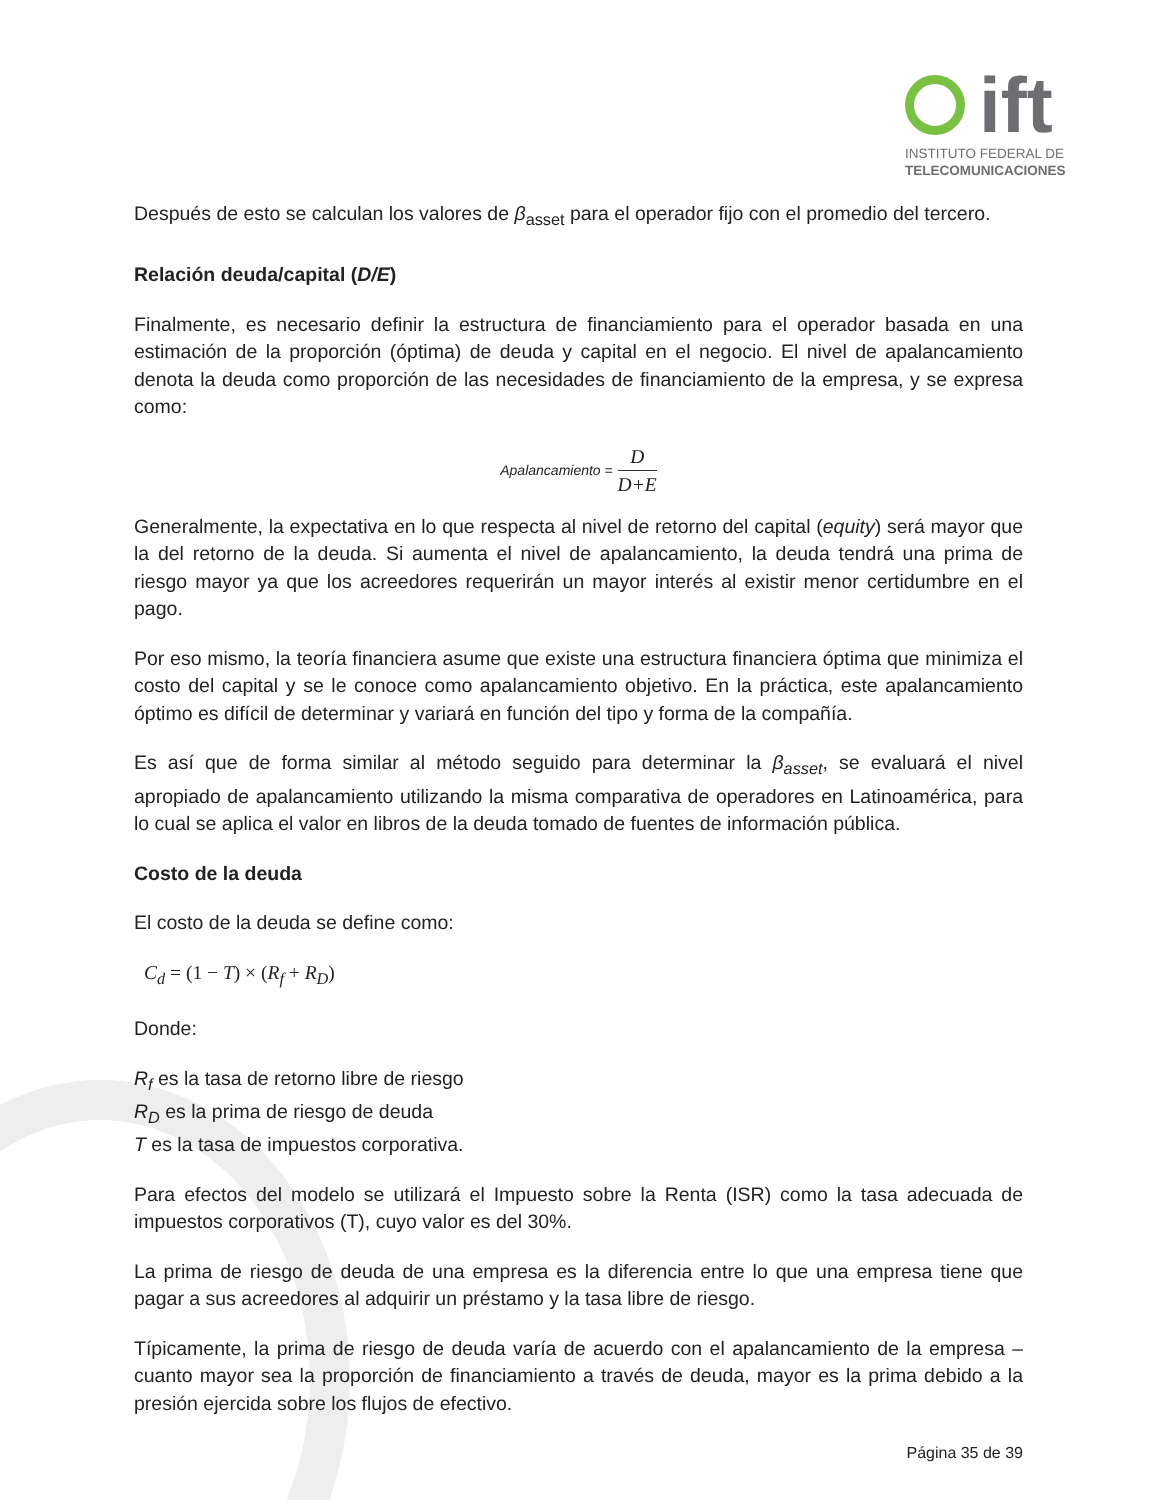ift
INSTITUTO FEDERAL DE
TELECOMUNICACIONES
Después de esto se calculan los valores de β<sub>asset</sub> para el operador fijo con el promedio del tercero.
Relación deuda/capital (D/E)
Finalmente, es necesario definir la estructura de financiamiento para el operador basada en una estimación de la proporción (óptima) de deuda y capital en el negocio. El nivel de apalancamiento denota la deuda como proporción de las necesidades de financiamiento de la empresa, y se expresa como:
Apalancamiento = D D+E
Generalmente, la expectativa en lo que respecta al nivel de retorno del capital (equity) será mayor que la del retorno de la deuda. Si aumenta el nivel de apalancamiento, la deuda tendrá una prima de riesgo mayor ya que los acreedores requerirán un mayor interés al existir menor certidumbre en el pago.
Por eso mismo, la teoría financiera asume que existe una estructura financiera óptima que minimiza el costo del capital y se le conoce como apalancamiento objetivo. En la práctica, este apalancamiento óptimo es difícil de determinar y variará en función del tipo y forma de la compañía.
Es así que de forma similar al método seguido para determinar la β<sub>asset</sub>, se evaluará el nivel apropiado de apalancamiento utilizando la misma comparativa de operadores en Latinoamérica, para lo cual se aplica el valor en libros de la deuda tomado de fuentes de información pública.
Costo de la deuda
El costo de la deuda se define como:
C<sub>d</sub> = (1 − T) × (R<sub>f</sub> + R<sub>D</sub>)
Donde:
R<sub>f</sub> es la tasa de retorno libre de riesgo
R<sub>D</sub> es la prima de riesgo de deuda
T es la tasa de impuestos corporativa.
Para efectos del modelo se utilizará el Impuesto sobre la Renta (ISR) como la tasa adecuada de impuestos corporativos (T), cuyo valor es del 30%.
La prima de riesgo de deuda de una empresa es la diferencia entre lo que una empresa tiene que pagar a sus acreedores al adquirir un préstamo y la tasa libre de riesgo.
Típicamente, la prima de riesgo de deuda varía de acuerdo con el apalancamiento de la empresa – cuanto mayor sea la proporción de financiamiento a través de deuda, mayor es la prima debido a la presión ejercida sobre los flujos de efectivo.
Página 35 de 39